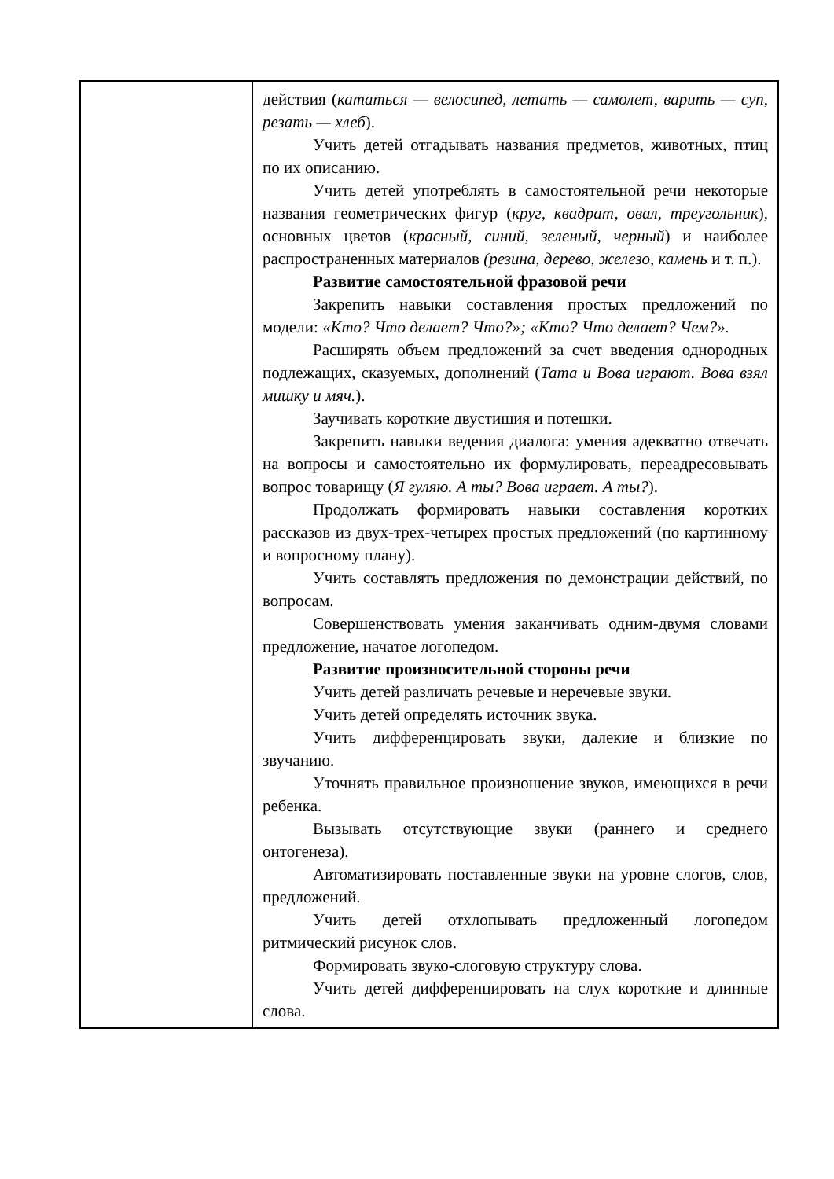| | действия ( кататься — велосипед, летать — самолет, варить — суп, резать — хлеб ). Учить детей отгадывать названия предметов, животных, птиц по их описанию. Учить детей употреблять в самостоятельной речи некоторые названия геометрических фигур ( круг, квадрат, овал, треугольник ), основных цветов ( красный, синий, зеленый, черный ) и наиболее распространенных материалов (резина, дерево, железо, камень и т. п.). Развитие самостоятельной фразовой речи Закрепить навыки составления простых предложений по модели: «Кто? Что делает? Что?»; «Кто? Что делает? Чем?». Расширять объем предложений за счет введения однородных подлежащих, сказуемых, дополнений ( Тата и Вова играют. Вова взял мишку и мяч. ). Заучивать короткие двустишия и потешки. Закрепить навыки ведения диалога: умения адекватно отвечать на вопросы и самостоятельно их формулировать, переадресовывать вопрос товарищу ( Я гуляю. А ты? Вова играет. А ты? ). Продолжать формировать навыки составления коротких рассказов из двух-трех-четырех простых предложений (по картинному и вопросному плану). Учить составлять предложения по демонстрации действий, по вопросам. Совершенствовать умения заканчивать одним-двумя словами предложение, начатое логопедом. Развитие произносительной стороны речи Учить детей различать речевые и неречевые звуки. Учить детей определять источник звука. Учить дифференцировать звуки, далекие и близкие по звучанию. Уточнять правильное произношение звуков, имеющихся в речи ребенка. Вызывать отсутствующие звуки (раннего и среднего онтогенеза). Автоматизировать поставленные звуки на уровне слогов, слов, предложений. Учить детей отхлопывать предложенный логопедом ритмический рисунок слов. Формировать звуко-слоговую структуру слова. Учить детей дифференцировать на слух короткие и длинные слова. |